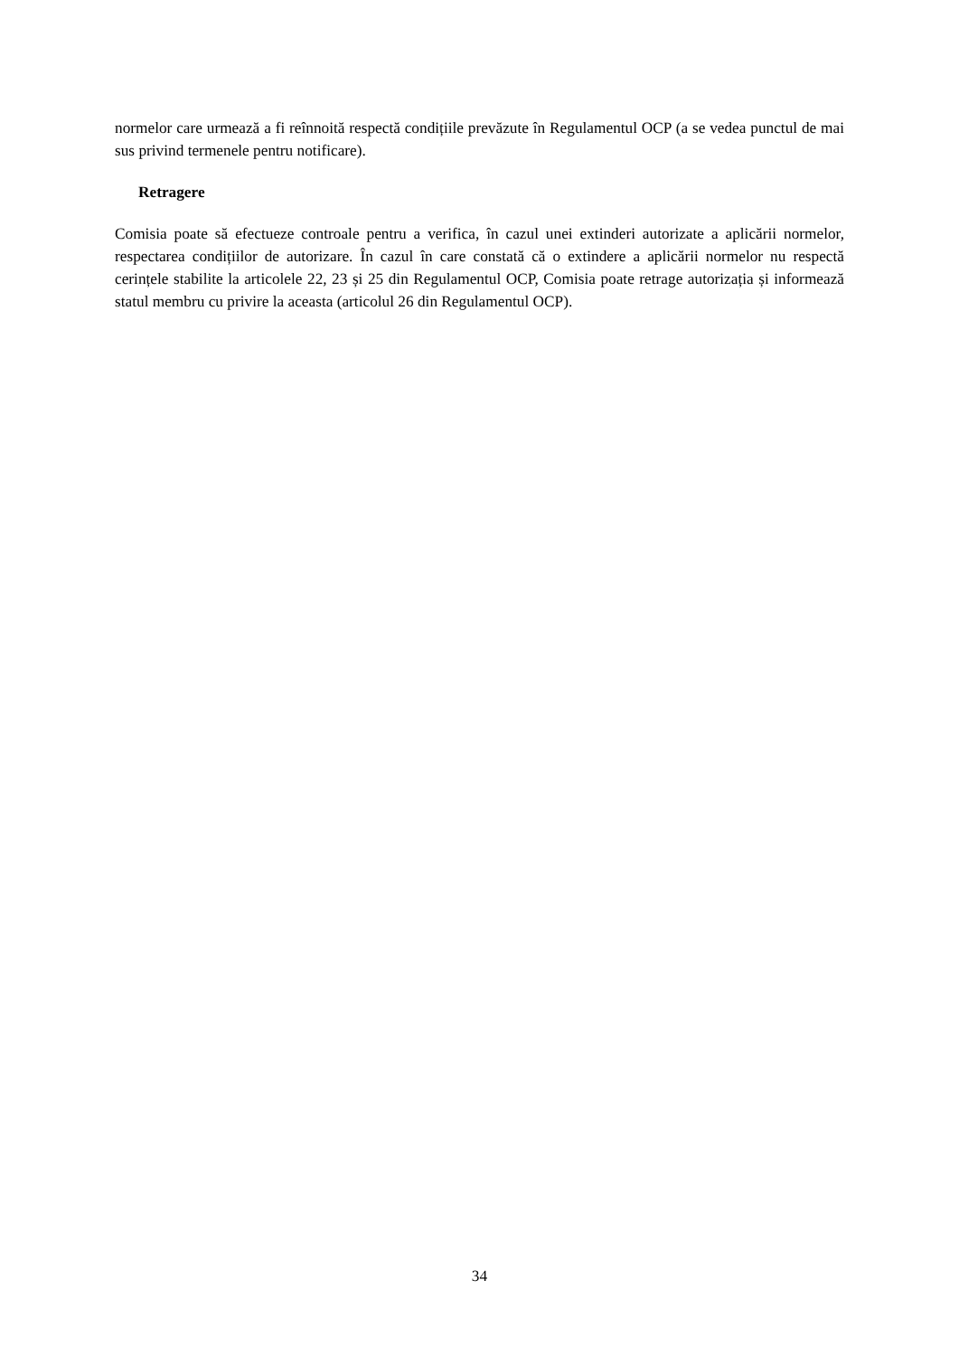normelor care urmează a fi reînnoită respectă condițiile prevăzute în Regulamentul OCP (a se vedea punctul de mai sus privind termenele pentru notificare).
Retragere
Comisia poate să efectueze controale pentru a verifica, în cazul unei extinderi autorizate a aplicării normelor, respectarea condițiilor de autorizare. În cazul în care constată că o extindere a aplicării normelor nu respectă cerințele stabilite la articolele 22, 23 și 25 din Regulamentul OCP, Comisia poate retrage autorizația și informează statul membru cu privire la aceasta (articolul 26 din Regulamentul OCP).
34